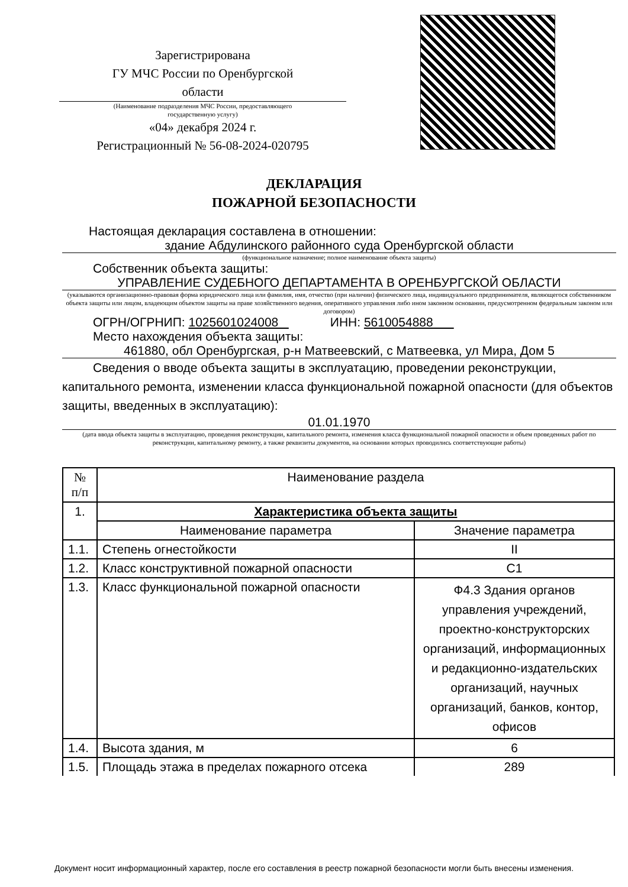Зарегистрирована
ГУ МЧС России по Оренбургской
области
(Наименование подразделения МЧС России, предоставляющего
государственную услугу)
«04» декабря 2024 г.
Регистрационный № 56-08-2024-020795
ДЕКЛАРАЦИЯ
ПОЖАРНОЙ БЕЗОПАСНОСТИ
Настоящая декларация составлена в отношении:
здание Абдулинского районного суда Оренбургской области
(функциональное назначение; полное наименование объекта защиты)
Собственник объекта защиты:
УПРАВЛЕНИЕ СУДЕБНОГО ДЕПАРТАМЕНТА В ОРЕНБУРГСКОЙ ОБЛАСТИ
(указываются организационно-правовая форма юридического лица или фамилия, имя, отчество (при наличии) физического лица, индивидуального предпринимателя, являющегося собственником объекта защиты или лицом, владеющим объектом защиты на праве хозяйственного ведения, оперативного управления либо ином законном основании, предусмотренном федеральным законом или договором)
ОГРН/ОГРНИП: 1025601024008 ИНН: 5610054888
Место нахождения объекта защиты:
461880, обл Оренбургская, р-н Матвеевский, с Матвеевка, ул Мира, Дом 5
Сведения о вводе объекта защиты в эксплуатацию, проведении реконструкции, капитального ремонта, изменении класса функциональной пожарной опасности (для объектов защиты, введенных в эксплуатацию):
01.01.1970
(дата ввода объекта защиты в эксплуатацию, проведения реконструкции, капитального ремонта, изменения класса функциональной пожарной опасности и объем проведенных работ по реконструкции, капитальному ремонту, а также реквизиты документов, на основании которых проводились соответствующие работы)
| № п/п | Наименование раздела | |
| --- | --- | --- |
| 1. | Характеристика объекта защиты | |
| | Наименование параметра | Значение параметра |
| 1.1. | Степень огнестойкости | II |
| 1.2. | Класс конструктивной пожарной опасности | С1 |
| 1.3. | Класс функциональной пожарной опасности | Ф4.3 Здания органов управления учреждений, проектно-конструкторских организаций, информационных и редакционно-издательских организаций, научных организаций, банков, контор, офисов |
| 1.4. | Высота здания, м | 6 |
| 1.5. | Площадь этажа в пределах пожарного отсека | 289 |
Документ носит информационный характер, после его составления в реестр пожарной безопасности могли быть внесены изменения.